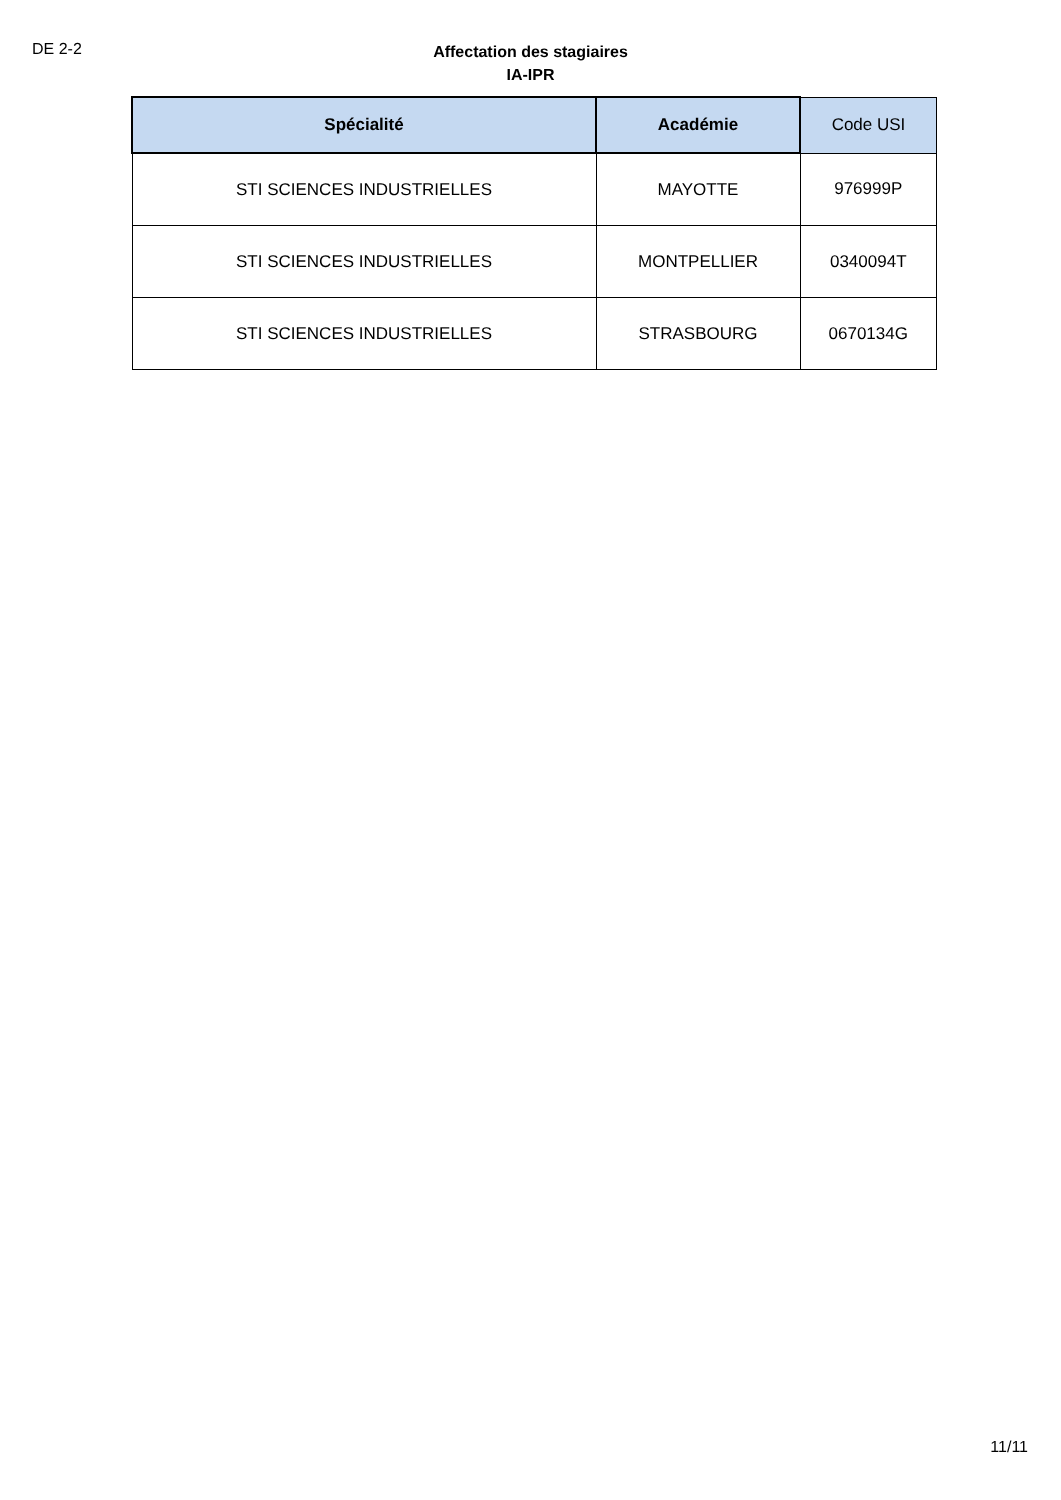DE 2-2
Affectation des stagiaires
IA-IPR
| Spécialité | Académie | Code USI |
| --- | --- | --- |
| STI SCIENCES INDUSTRIELLES | MAYOTTE | 976999P |
| STI SCIENCES INDUSTRIELLES | MONTPELLIER | 0340094T |
| STI SCIENCES INDUSTRIELLES | STRASBOURG | 0670134G |
11/11